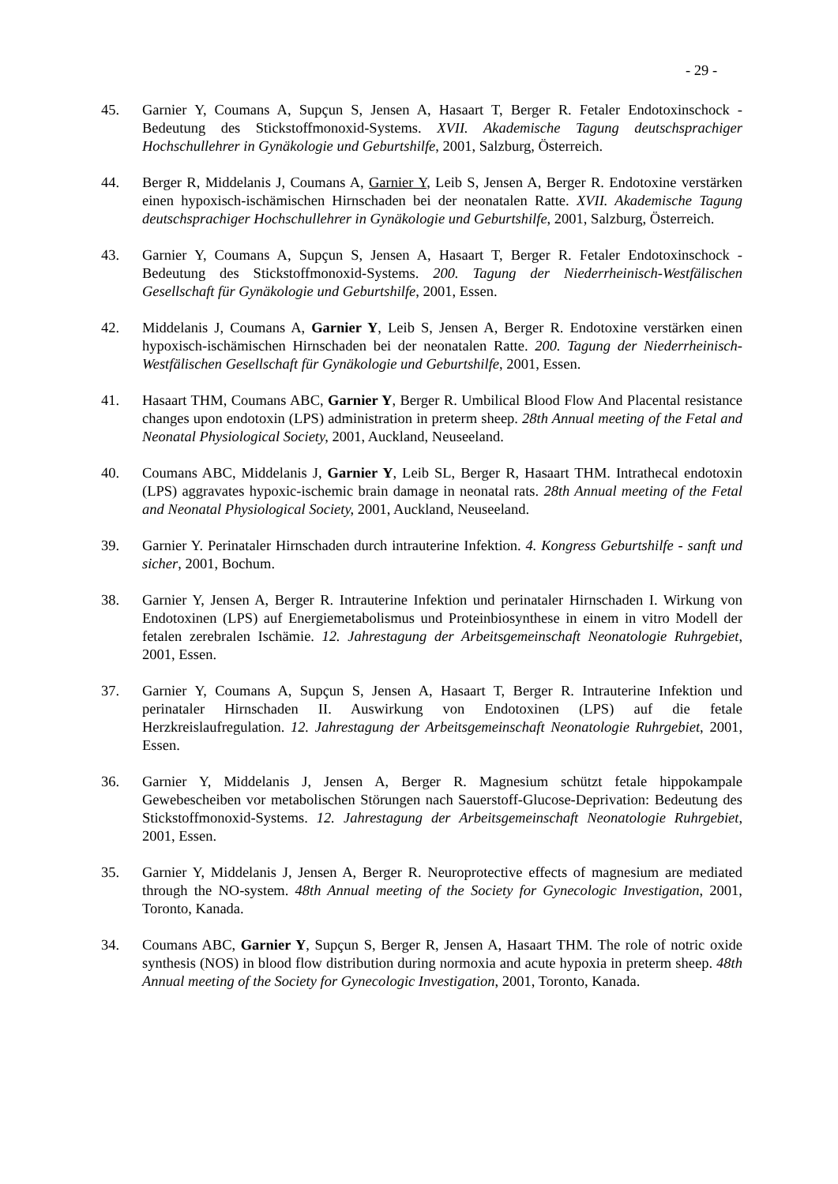- 29 -
45. Garnier Y, Coumans A, Supçun S, Jensen A, Hasaart T, Berger R. Fetaler Endotoxinschock - Bedeutung des Stickstoffmonoxid-Systems. XVII. Akademische Tagung deutschsprachiger Hochschullehrer in Gynäkologie und Geburtshilfe, 2001, Salzburg, Österreich.
44. Berger R, Middelanis J, Coumans A, Garnier Y, Leib S, Jensen A, Berger R. Endotoxine verstärken einen hypoxisch-ischämischen Hirnschaden bei der neonatalen Ratte. XVII. Akademische Tagung deutschsprachiger Hochschullehrer in Gynäkologie und Geburtshilfe, 2001, Salzburg, Österreich.
43. Garnier Y, Coumans A, Supçun S, Jensen A, Hasaart T, Berger R. Fetaler Endotoxinschock - Bedeutung des Stickstoffmonoxid-Systems. 200. Tagung der Niederrheinisch-Westfälischen Gesellschaft für Gynäkologie und Geburtshilfe, 2001, Essen.
42. Middelanis J, Coumans A, Garnier Y, Leib S, Jensen A, Berger R. Endotoxine verstärken einen hypoxisch-ischämischen Hirnschaden bei der neonatalen Ratte. 200. Tagung der Niederrheinisch-Westfälischen Gesellschaft für Gynäkologie und Geburtshilfe, 2001, Essen.
41. Hasaart THM, Coumans ABC, Garnier Y, Berger R. Umbilical Blood Flow And Placental resistance changes upon endotoxin (LPS) administration in preterm sheep. 28th Annual meeting of the Fetal and Neonatal Physiological Society, 2001, Auckland, Neuseeland.
40. Coumans ABC, Middelanis J, Garnier Y, Leib SL, Berger R, Hasaart THM. Intrathecal endotoxin (LPS) aggravates hypoxic-ischemic brain damage in neonatal rats. 28th Annual meeting of the Fetal and Neonatal Physiological Society, 2001, Auckland, Neuseeland.
39. Garnier Y. Perinataler Hirnschaden durch intrauterine Infektion. 4. Kongress Geburtshilfe - sanft und sicher, 2001, Bochum.
38. Garnier Y, Jensen A, Berger R. Intrauterine Infektion und perinataler Hirnschaden I. Wirkung von Endotoxinen (LPS) auf Energiemetabolismus und Proteinbiosynthese in einem in vitro Modell der fetalen zerebralen Ischämie. 12. Jahrestagung der Arbeitsgemeinschaft Neonatologie Ruhrgebiet, 2001, Essen.
37. Garnier Y, Coumans A, Supçun S, Jensen A, Hasaart T, Berger R. Intrauterine Infektion und perinataler Hirnschaden II. Auswirkung von Endotoxinen (LPS) auf die fetale Herzkreislaufregulation. 12. Jahrestagung der Arbeitsgemeinschaft Neonatologie Ruhrgebiet, 2001, Essen.
36. Garnier Y, Middelanis J, Jensen A, Berger R. Magnesium schützt fetale hippokampale Gewebescheiben vor metabolischen Störungen nach Sauerstoff-Glucose-Deprivation: Bedeutung des Stickstoffmonoxid-Systems. 12. Jahrestagung der Arbeitsgemeinschaft Neonatologie Ruhrgebiet, 2001, Essen.
35. Garnier Y, Middelanis J, Jensen A, Berger R. Neuroprotective effects of magnesium are mediated through the NO-system. 48th Annual meeting of the Society for Gynecologic Investigation, 2001, Toronto, Kanada.
34. Coumans ABC, Garnier Y, Supçun S, Berger R, Jensen A, Hasaart THM. The role of notric oxide synthesis (NOS) in blood flow distribution during normoxia and acute hypoxia in preterm sheep. 48th Annual meeting of the Society for Gynecologic Investigation, 2001, Toronto, Kanada.